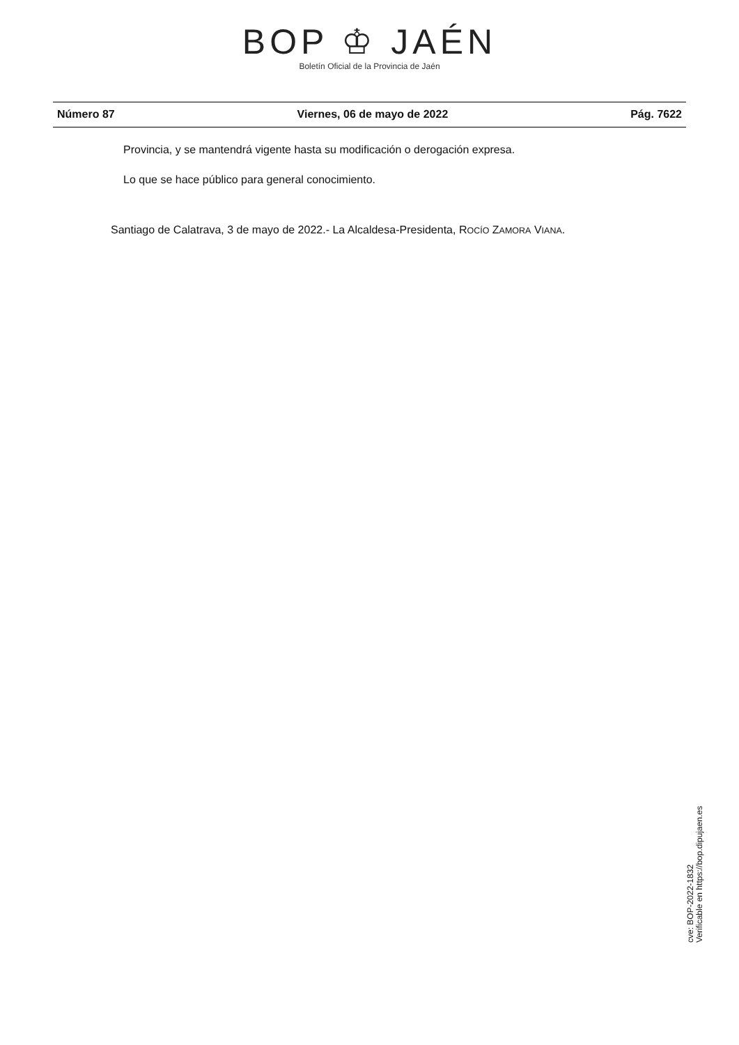BOP ♔ JAÉN
Boletín Oficial de la Provincia de Jaén
Número 87 Viernes, 06 de mayo de 2022 Pág. 7622
Provincia, y se mantendrá vigente hasta su modificación o derogación expresa.
Lo que se hace público para general conocimiento.
Santiago de Calatrava, 3 de mayo de 2022.- La Alcaldesa-Presidenta, ROCÍO ZAMORA VIANA.
cve: BOP-2022-1832
Verificable en https://bop.dipujaen.es